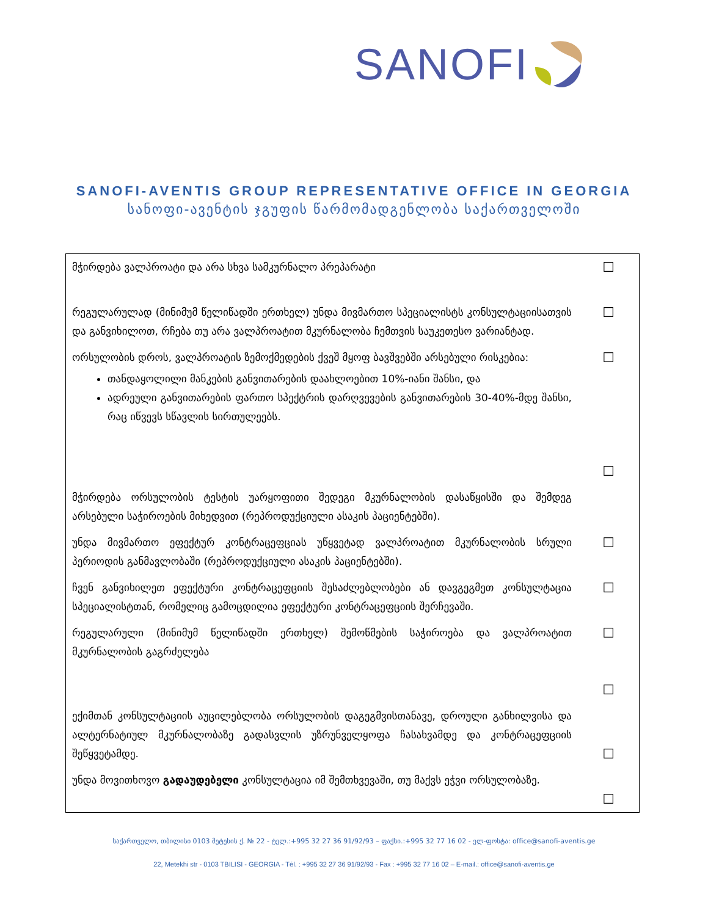SANOFI
SANOFI-AVENTIS GROUP REPRESENTATIVE OFFICE IN GEORGIA
სანოფი-ავენტის ჯგუფის წარმომადგენლობა საქართველოში
| მჭირდება ვალპროატი და არა სხვა სამკურნალო პრეპარატი | ☐ |
| რეგულარულად (მინიმუმ წელიწადში ერთხელ) უნდა მივმართო სპეციალისტს კონსულტაციისათვის და განვიხილოთ, რჩება თუ არა ვალპროატით მკურნალობა ჩემთვის საუკეთესო ვარიანტად. | ☐ |
| ორსულობის დროს, ვალპროატის ზემოქმედების ქვეშ მყოფ ბავშვებში არსებული რისკებია: თანდაყოლილი მანკების განვითარების დაახლოებით 10%-იანი შანსი, და ადრეული განვითარების ფართო სპექტრის დარღვევების განვითარების 30-40%-მდე შანსი, რაც იწვევს სწავლის სირთულეებს. | ☐ ☐ |
| მჭირდება ორსულობის ტესტის უარყოფითი შედეგი მკურნალობის დასაწყისში და შემდეგ არსებული საჭიროების მიხედვით (რეპროდუქციული ასაკის პაციენტებში). | |
| უნდა მივმართო ეფექტურ კონტრაცეფციას უწყვეტად ვალპროატით მკურნალობის სრული პერიოდის განმავლობაში (რეპროდუქციული ასაკის პაციენტებში). | ☐ |
| ჩვენ განვიხილეთ ეფექტური კონტრაცეფციის შესაძლებლობები ან დავგეგმეთ კონსულტაცია სპეციალისტთან, რომელიც გამოცდილია ეფექტური კონტრაცეფციის შერჩევაში. | ☐ |
| რეგულარული (მინიმუმ წელიწადში ერთხელ) შემოწმების საჭიროება და ვალპროატით მკურნალობის გაგრძელება | ☐ ☐ |
| ექიმთან კონსულტაციის აუცილებლობა ორსულობის დაგეგმვისთანავე, დროული განხილვისა და ალტერნატიულ მკურნალობაზე გადასვლის უზრუნველყოფა ჩასახვამდე და კონტრაცეფციის შეწყვეტამდე. | ☐ |
| უნდა მოვითხოვო გადაუდებელი კონსულტაცია იმ შემთხვევაში, თუ მაქვს ეჭვი ორსულობაზე. | ☐ |
საქართველო, თბილისი 0103 მეტეხის ქ. № 22 - ტელ.:+995 32 27 36 91/92/93 – ფაქსი.:+995 32 77 16 02 - ელ-ფოსტა: office@sanofi-aventis.ge
22, Metekhi str - 0103 TBILISI - GEORGIA - Tél. : +995 32 27 36 91/92/93 - Fax : +995 32 77 16 02 – E-mail.: office@sanofi-aventis.ge